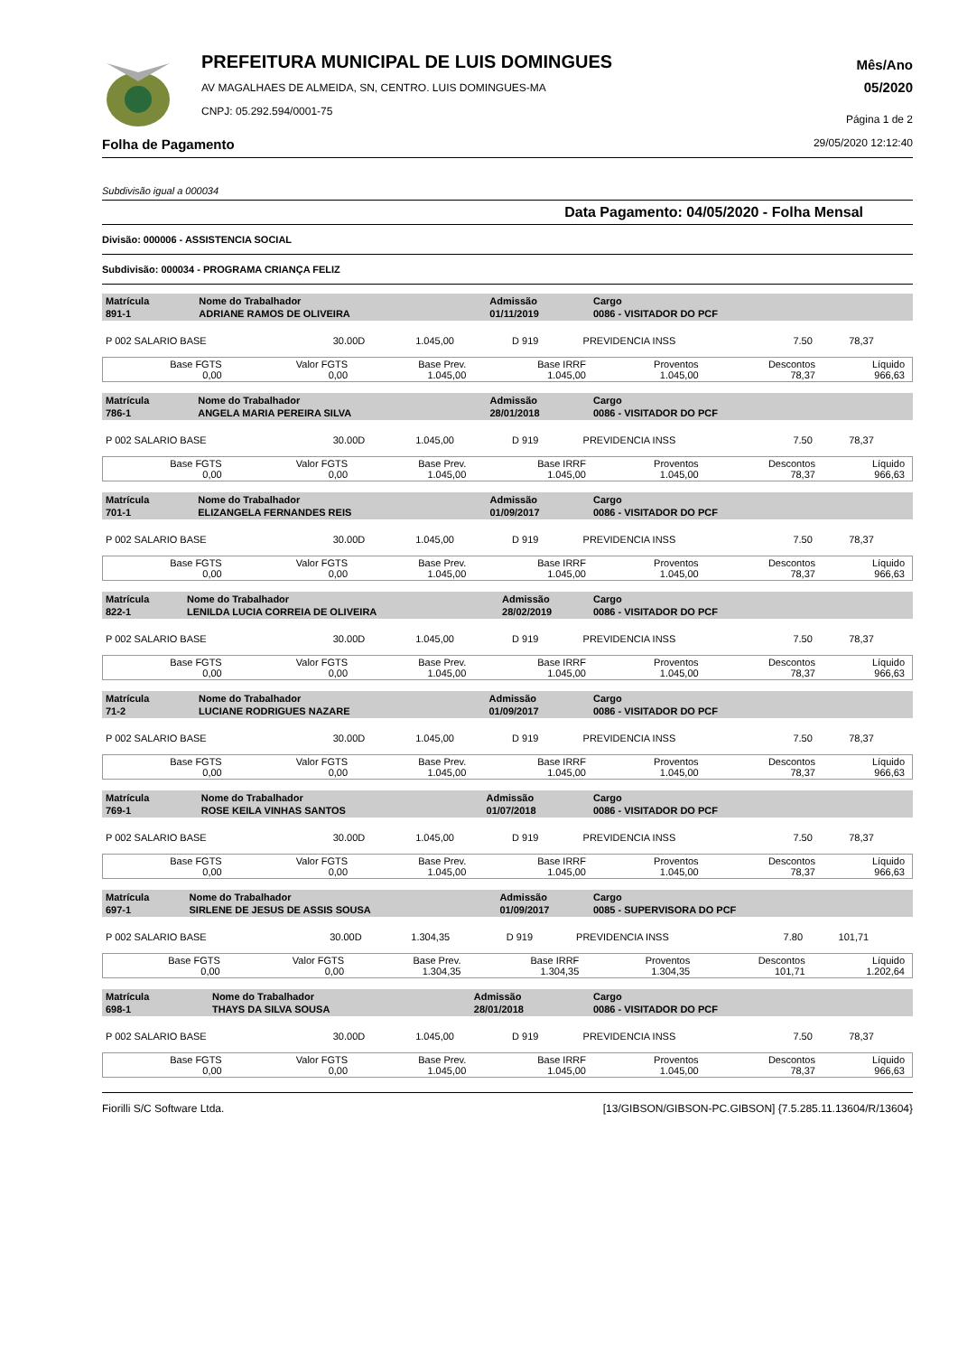PREFEITURA MUNICIPAL DE LUIS DOMINGUES
AV MAGALHAES DE ALMEIDA, SN, CENTRO. LUIS DOMINGUES-MA
CNPJ: 05.292.594/0001-75
Mês/Ano
05/2020
Página 1 de 2
Folha de Pagamento 29/05/2020 12:12:40
Subdivisão igual a 000034
Data Pagamento: 04/05/2020 - Folha Mensal
Divisão: 000006 - ASSISTENCIA SOCIAL
Subdivisão: 000034 - PROGRAMA CRIANÇA FELIZ
| Matrícula 891-1 | Nome do Trabalhador ADRIANE RAMOS DE OLIVEIRA | Admissão 01/11/2019 | Cargo 0086 - VISITADOR DO PCF |
| P 002 SALARIO BASE | 30.00D | 1.045,00 | D 919 | PREVIDENCIA INSS | 7.50 | 78,37 |
| Base FGTS 0,00 | Valor FGTS 0,00 | Base Prev. 1.045,00 | Base IRRF 1.045,00 | Proventos 1.045,00 | Descontos 78,37 | Líquido 966,63 |
| Matrícula 786-1 | Nome do Trabalhador ANGELA MARIA PEREIRA SILVA | Admissão 28/01/2018 | Cargo 0086 - VISITADOR DO PCF |
| P 002 SALARIO BASE | 30.00D | 1.045,00 | D 919 | PREVIDENCIA INSS | 7.50 | 78,37 |
| Base FGTS 0,00 | Valor FGTS 0,00 | Base Prev. 1.045,00 | Base IRRF 1.045,00 | Proventos 1.045,00 | Descontos 78,37 | Líquido 966,63 |
| Matrícula 701-1 | Nome do Trabalhador ELIZANGELA FERNANDES REIS | Admissão 01/09/2017 | Cargo 0086 - VISITADOR DO PCF |
| P 002 SALARIO BASE | 30.00D | 1.045,00 | D 919 | PREVIDENCIA INSS | 7.50 | 78,37 |
| Base FGTS 0,00 | Valor FGTS 0,00 | Base Prev. 1.045,00 | Base IRRF 1.045,00 | Proventos 1.045,00 | Descontos 78,37 | Líquido 966,63 |
| Matrícula 822-1 | Nome do Trabalhador LENILDA LUCIA CORREIA DE OLIVEIRA | Admissão 28/02/2019 | Cargo 0086 - VISITADOR DO PCF |
| P 002 SALARIO BASE | 30.00D | 1.045,00 | D 919 | PREVIDENCIA INSS | 7.50 | 78,37 |
| Base FGTS 0,00 | Valor FGTS 0,00 | Base Prev. 1.045,00 | Base IRRF 1.045,00 | Proventos 1.045,00 | Descontos 78,37 | Líquido 966,63 |
| Matrícula 71-2 | Nome do Trabalhador LUCIANE RODRIGUES NAZARE | Admissão 01/09/2017 | Cargo 0086 - VISITADOR DO PCF |
| P 002 SALARIO BASE | 30.00D | 1.045,00 | D 919 | PREVIDENCIA INSS | 7.50 | 78,37 |
| Base FGTS 0,00 | Valor FGTS 0,00 | Base Prev. 1.045,00 | Base IRRF 1.045,00 | Proventos 1.045,00 | Descontos 78,37 | Líquido 966,63 |
| Matrícula 769-1 | Nome do Trabalhador ROSE KEILA VINHAS SANTOS | Admissão 01/07/2018 | Cargo 0086 - VISITADOR DO PCF |
| P 002 SALARIO BASE | 30.00D | 1.045,00 | D 919 | PREVIDENCIA INSS | 7.50 | 78,37 |
| Base FGTS 0,00 | Valor FGTS 0,00 | Base Prev. 1.045,00 | Base IRRF 1.045,00 | Proventos 1.045,00 | Descontos 78,37 | Líquido 966,63 |
| Matrícula 697-1 | Nome do Trabalhador SIRLENE DE JESUS DE ASSIS SOUSA | Admissão 01/09/2017 | Cargo 0085 - SUPERVISORA DO PCF |
| P 002 SALARIO BASE | 30.00D | 1.304,35 | D 919 | PREVIDENCIA INSS | 7.80 | 101,71 |
| Base FGTS 0,00 | Valor FGTS 0,00 | Base Prev. 1.304,35 | Base IRRF 1.304,35 | Proventos 1.304,35 | Descontos 101,71 | Líquido 1.202,64 |
| Matrícula 698-1 | Nome do Trabalhador THAYS DA SILVA SOUSA | Admissão 28/01/2018 | Cargo 0086 - VISITADOR DO PCF |
| P 002 SALARIO BASE | 30.00D | 1.045,00 | D 919 | PREVIDENCIA INSS | 7.50 | 78,37 |
| Base FGTS 0,00 | Valor FGTS 0,00 | Base Prev. 1.045,00 | Base IRRF 1.045,00 | Proventos 1.045,00 | Descontos 78,37 | Líquido 966,63 |
Fiorilli S/C Software Ltda. [13/GIBSON/GIBSON-PC.GIBSON] {7.5.285.11.13604/R/13604}